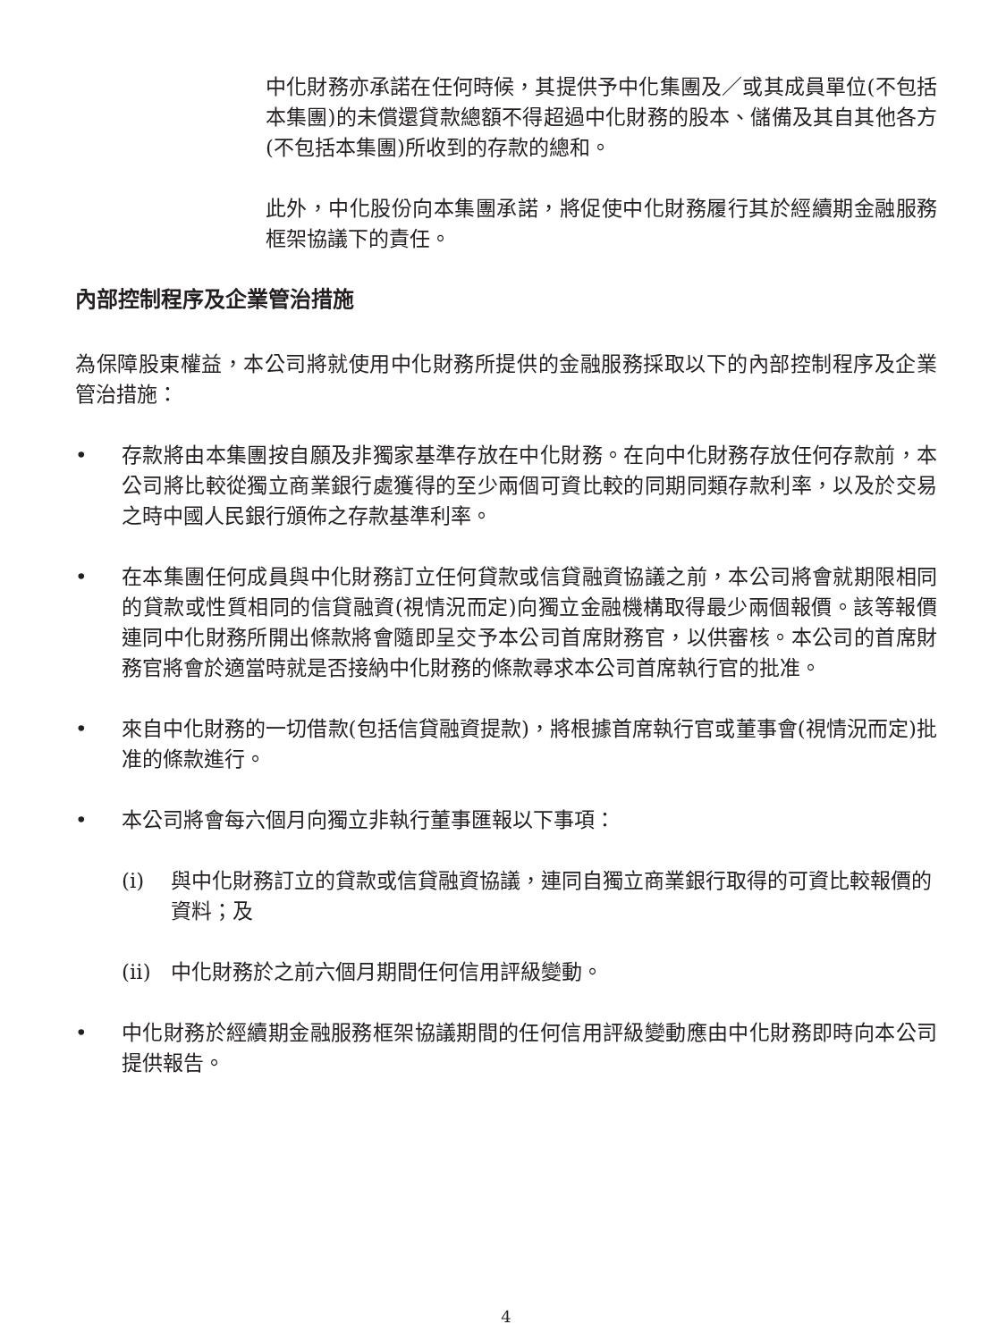中化財務亦承諾在任何時候，其提供予中化集團及／或其成員單位(不包括本集團)的未償還貸款總額不得超過中化財務的股本、儲備及其自其他各方(不包括本集團)所收到的存款的總和。
此外，中化股份向本集團承諾，將促使中化財務履行其於經續期金融服務框架協議下的責任。
內部控制程序及企業管治措施
為保障股東權益，本公司將就使用中化財務所提供的金融服務採取以下的內部控制程序及企業管治措施：
• 存款將由本集團按自願及非獨家基準存放在中化財務。在向中化財務存放任何存款前，本公司將比較從獨立商業銀行處獲得的至少兩個可資比較的同期同類存款利率，以及於交易之時中國人民銀行頒佈之存款基準利率。
• 在本集團任何成員與中化財務訂立任何貸款或信貸融資協議之前，本公司將會就期限相同的貸款或性質相同的信貸融資(視情況而定)向獨立金融機構取得最少兩個報價。該等報價連同中化財務所開出條款將會隨即呈交予本公司首席財務官，以供審核。本公司的首席財務官將會於適當時就是否接納中化財務的條款尋求本公司首席執行官的批准。
• 來自中化財務的一切借款(包括信貸融資提款)，將根據首席執行官或董事會(視情況而定)批准的條款進行。
• 本公司將會每六個月向獨立非執行董事匯報以下事項：
(i) 與中化財務訂立的貸款或信貸融資協議，連同自獨立商業銀行取得的可資比較報價的資料；及
(ii)
中化財務於之前六個月期間任何信用評級變動。
• 中化財務於經續期金融服務框架協議期間的任何信用評級變動應由中化財務即時向本公司提供報告。
4